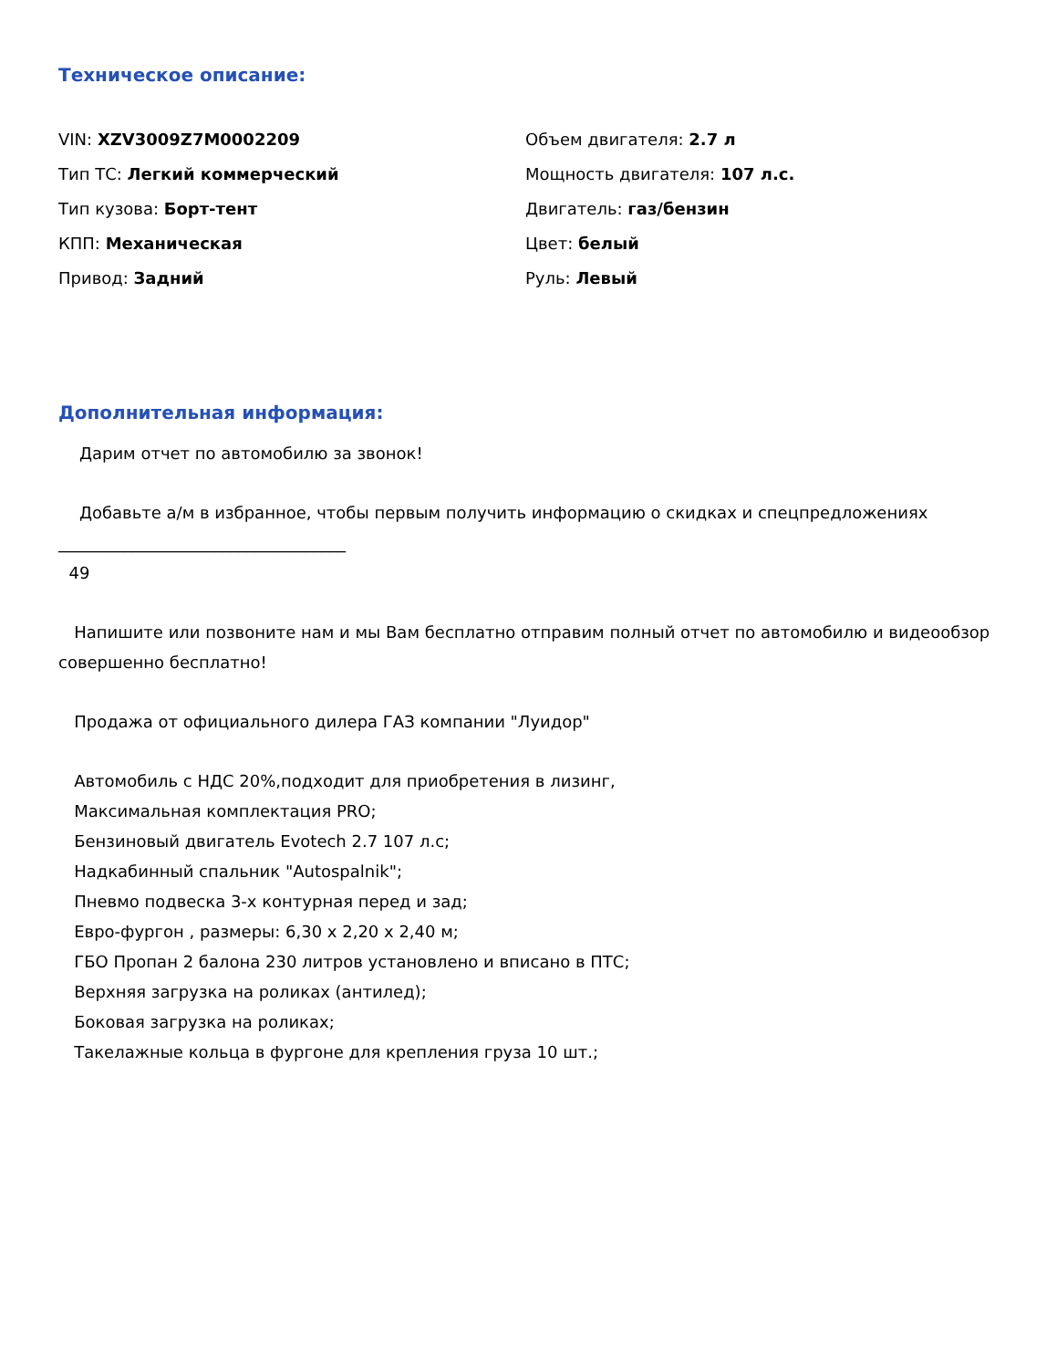Техническое описание:
VIN: XZV3009Z7M0002209
Тип ТС: Легкий коммерческий
Тип кузова: Борт-тент
КПП: Механическая
Привод: Задний
Объем двигателя: 2.7 л
Мощность двигателя: 107 л.с.
Двигатель: газ/бензин
Цвет: белый
Руль: Левый
Дополнительная информация:
Дарим отчет по автомобилю за звонок!
Добавьте а/м в избранное, чтобы первым получить информацию о скидках и спецпредложениях
___________________________________
49
Напишите или позвоните нам и мы Вам бесплатно отправим полный отчет по автомобилю и видеообзор совершенно бесплатно!
Продажа от официального дилера ГАЗ компании "Луидор"
Автомобиль с НДС 20%,подходит для приобретения в лизинг,
Максимальная комплектация PRO;
Бензиновый двигатель Evotech 2.7 107 л.с;
Надкабинный спальник "Autospalnik";
Пневмо подвеска 3-х контурная перед и зад;
Евро-фургон , размеры: 6,30 х 2,20 х 2,40 м;
ГБО Пропан 2 балона 230 литров установлено и вписано в ПТС;
Верхняя загрузка на роликах (антилед);
Боковая загрузка на роликах;
Такелажные кольца в фургоне для крепления груза 10 шт.;